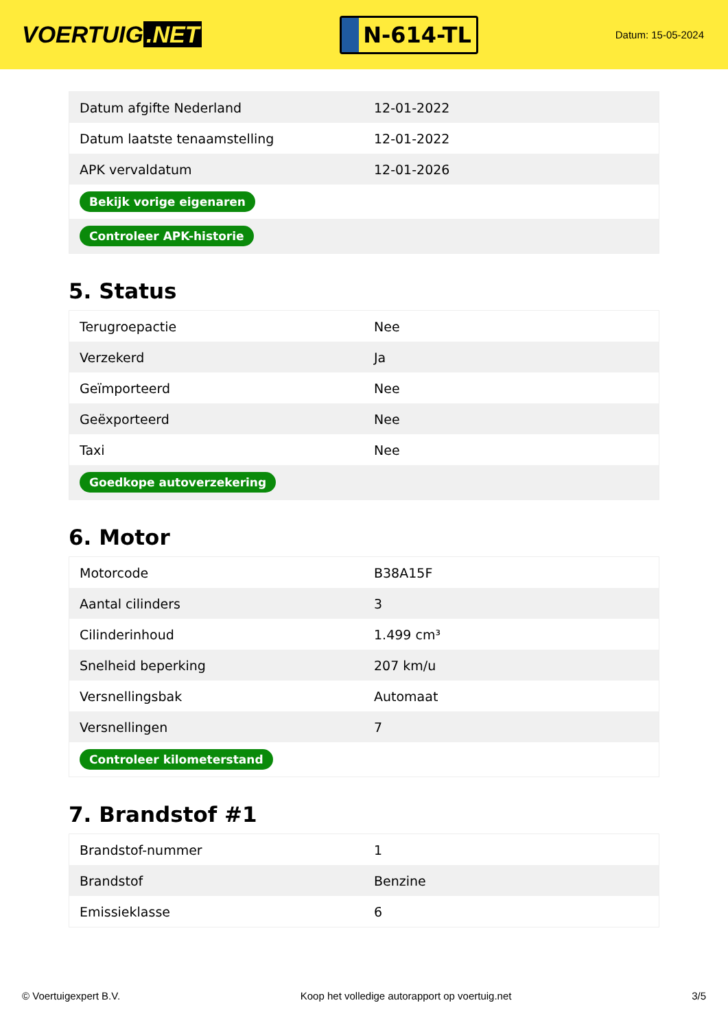VOERTUIG.NET
N-614-TL
Datum: 15-05-2024
| Datum afgifte Nederland | 12-01-2022 |
| Datum laatste tenaamstelling | 12-01-2022 |
| APK vervaldatum | 12-01-2026 |
| Bekijk vorige eigenaren | |
| Controleer APK-historie | |
5. Status
| Terugroepactie | Nee |
| Verzekerd | Ja |
| Geïmporteerd | Nee |
| Geëxporteerd | Nee |
| Taxi | Nee |
| Goedkope autoverzekering | |
6. Motor
| Motorcode | B38A15F |
| Aantal cilinders | 3 |
| Cilinderinhoud | 1.499 cm³ |
| Snelheid beperking | 207 km/u |
| Versnellingsbak | Automaat |
| Versnellingen | 7 |
| Controleer kilometerstand | |
7. Brandstof #1
| Brandstof-nummer | 1 |
| Brandstof | Benzine |
| Emissieklasse | 6 |
© Voertuigexpert B.V. Koop het volledige autorapport op voertuig.net 3/5